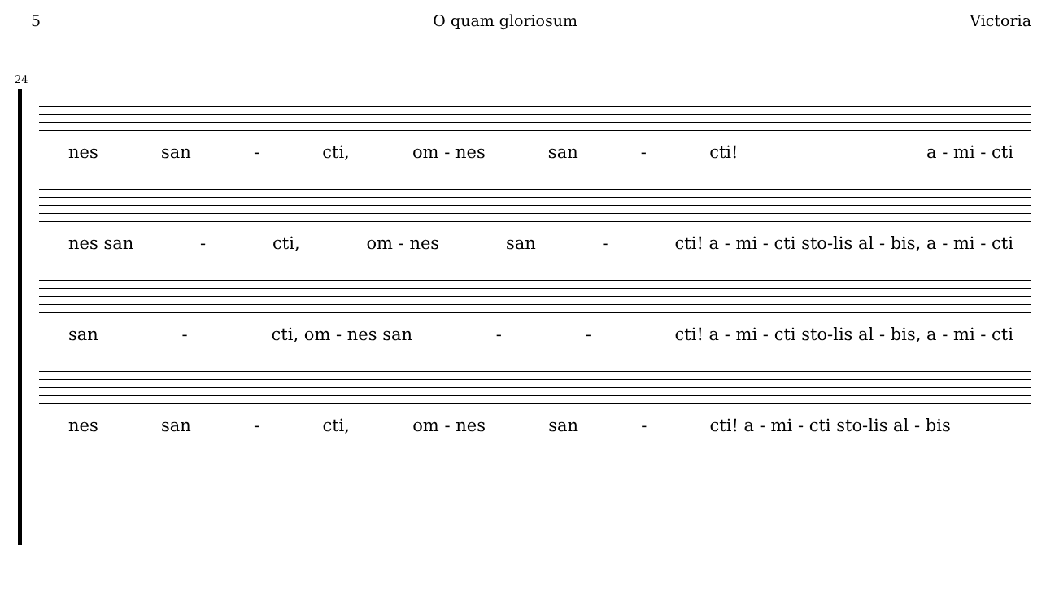5 O quam gloriosum Victoria
24
nes san - cti, om - nes san - cti! a - mi - cti
nes san - cti, om - nes san - cti! a - mi - cti sto-lis al - bis, a - mi - cti
san - cti, om - nes san - - cti! a - mi - cti sto-lis al - bis, a - mi - cti
nes san - cti, om - nes san - cti! a - mi - cti sto-lis al - bis